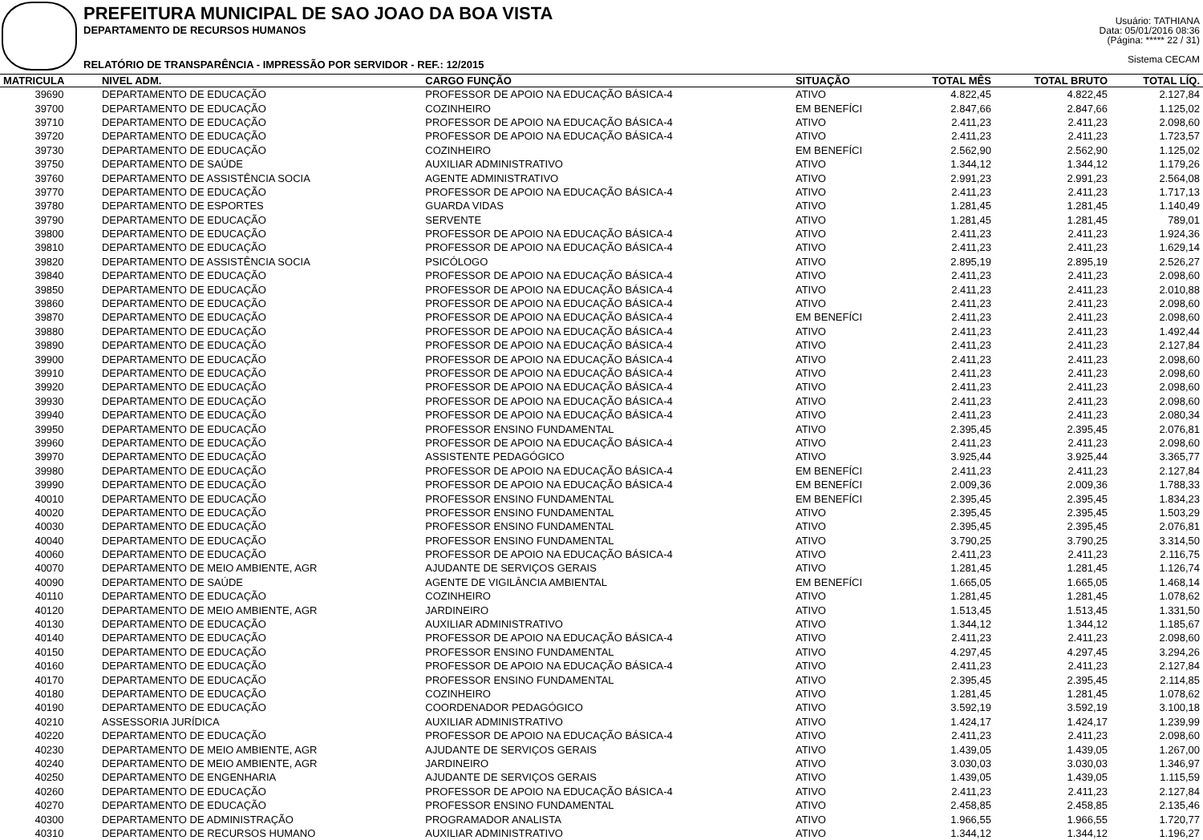PREFEITURA MUNICIPAL DE SAO JOAO DA BOA VISTA
DEPARTAMENTO DE RECURSOS HUMANOS
RELATÓRIO DE TRANSPARÊNCIA - IMPRESSÃO POR SERVIDOR - REF.: 12/2015
Usuário: TATHIANA
Data: 05/01/2016 08:36
(Página: ***** 22 / 31)
Sistema CECAM
| MATRICULA | NIVEL ADM. | CARGO FUNÇÃO | SITUAÇÃO | TOTAL MÊS | TOTAL BRUTO | TOTAL LÍQ. |
| --- | --- | --- | --- | --- | --- | --- |
| 39690 | DEPARTAMENTO DE EDUCAÇÃO | PROFESSOR DE APOIO NA EDUCAÇÃO BÁSICA-4 | ATIVO | 4.822,45 | 4.822,45 | 2.127,84 |
| 39700 | DEPARTAMENTO DE EDUCAÇÃO | COZINHEIRO | EM BENEFÍCI | 2.847,66 | 2.847,66 | 1.125,02 |
| 39710 | DEPARTAMENTO DE EDUCAÇÃO | PROFESSOR DE APOIO NA EDUCAÇÃO BÁSICA-4 | ATIVO | 2.411,23 | 2.411,23 | 2.098,60 |
| 39720 | DEPARTAMENTO DE EDUCAÇÃO | PROFESSOR DE APOIO NA EDUCAÇÃO BÁSICA-4 | ATIVO | 2.411,23 | 2.411,23 | 1.723,57 |
| 39730 | DEPARTAMENTO DE EDUCAÇÃO | COZINHEIRO | EM BENEFÍCI | 2.562,90 | 2.562,90 | 1.125,02 |
| 39750 | DEPARTAMENTO DE SAÚDE | AUXILIAR ADMINISTRATIVO | ATIVO | 1.344,12 | 1.344,12 | 1.179,26 |
| 39760 | DEPARTAMENTO DE ASSISTÊNCIA SOCIA | AGENTE ADMINISTRATIVO | ATIVO | 2.991,23 | 2.991,23 | 2.564,08 |
| 39770 | DEPARTAMENTO DE EDUCAÇÃO | PROFESSOR DE APOIO NA EDUCAÇÃO BÁSICA-4 | ATIVO | 2.411,23 | 2.411,23 | 1.717,13 |
| 39780 | DEPARTAMENTO DE ESPORTES | GUARDA VIDAS | ATIVO | 1.281,45 | 1.281,45 | 1.140,49 |
| 39790 | DEPARTAMENTO DE EDUCAÇÃO | SERVENTE | ATIVO | 1.281,45 | 1.281,45 | 789,01 |
| 39800 | DEPARTAMENTO DE EDUCAÇÃO | PROFESSOR DE APOIO NA EDUCAÇÃO BÁSICA-4 | ATIVO | 2.411,23 | 2.411,23 | 1.924,36 |
| 39810 | DEPARTAMENTO DE EDUCAÇÃO | PROFESSOR DE APOIO NA EDUCAÇÃO BÁSICA-4 | ATIVO | 2.411,23 | 2.411,23 | 1.629,14 |
| 39820 | DEPARTAMENTO DE ASSISTÊNCIA SOCIA | PSICÓLOGO | ATIVO | 2.895,19 | 2.895,19 | 2.526,27 |
| 39840 | DEPARTAMENTO DE EDUCAÇÃO | PROFESSOR DE APOIO NA EDUCAÇÃO BÁSICA-4 | ATIVO | 2.411,23 | 2.411,23 | 2.098,60 |
| 39850 | DEPARTAMENTO DE EDUCAÇÃO | PROFESSOR DE APOIO NA EDUCAÇÃO BÁSICA-4 | ATIVO | 2.411,23 | 2.411,23 | 2.010,88 |
| 39860 | DEPARTAMENTO DE EDUCAÇÃO | PROFESSOR DE APOIO NA EDUCAÇÃO BÁSICA-4 | ATIVO | 2.411,23 | 2.411,23 | 2.098,60 |
| 39870 | DEPARTAMENTO DE EDUCAÇÃO | PROFESSOR DE APOIO NA EDUCAÇÃO BÁSICA-4 | EM BENEFÍCI | 2.411,23 | 2.411,23 | 2.098,60 |
| 39880 | DEPARTAMENTO DE EDUCAÇÃO | PROFESSOR DE APOIO NA EDUCAÇÃO BÁSICA-4 | ATIVO | 2.411,23 | 2.411,23 | 1.492,44 |
| 39890 | DEPARTAMENTO DE EDUCAÇÃO | PROFESSOR DE APOIO NA EDUCAÇÃO BÁSICA-4 | ATIVO | 2.411,23 | 2.411,23 | 2.127,84 |
| 39900 | DEPARTAMENTO DE EDUCAÇÃO | PROFESSOR DE APOIO NA EDUCAÇÃO BÁSICA-4 | ATIVO | 2.411,23 | 2.411,23 | 2.098,60 |
| 39910 | DEPARTAMENTO DE EDUCAÇÃO | PROFESSOR DE APOIO NA EDUCAÇÃO BÁSICA-4 | ATIVO | 2.411,23 | 2.411,23 | 2.098,60 |
| 39920 | DEPARTAMENTO DE EDUCAÇÃO | PROFESSOR DE APOIO NA EDUCAÇÃO BÁSICA-4 | ATIVO | 2.411,23 | 2.411,23 | 2.098,60 |
| 39930 | DEPARTAMENTO DE EDUCAÇÃO | PROFESSOR DE APOIO NA EDUCAÇÃO BÁSICA-4 | ATIVO | 2.411,23 | 2.411,23 | 2.098,60 |
| 39940 | DEPARTAMENTO DE EDUCAÇÃO | PROFESSOR DE APOIO NA EDUCAÇÃO BÁSICA-4 | ATIVO | 2.411,23 | 2.411,23 | 2.080,34 |
| 39950 | DEPARTAMENTO DE EDUCAÇÃO | PROFESSOR ENSINO FUNDAMENTAL | ATIVO | 2.395,45 | 2.395,45 | 2.076,81 |
| 39960 | DEPARTAMENTO DE EDUCAÇÃO | PROFESSOR DE APOIO NA EDUCAÇÃO BÁSICA-4 | ATIVO | 2.411,23 | 2.411,23 | 2.098,60 |
| 39970 | DEPARTAMENTO DE EDUCAÇÃO | ASSISTENTE PEDAGÓGICO | ATIVO | 3.925,44 | 3.925,44 | 3.365,77 |
| 39980 | DEPARTAMENTO DE EDUCAÇÃO | PROFESSOR DE APOIO NA EDUCAÇÃO BÁSICA-4 | EM BENEFÍCI | 2.411,23 | 2.411,23 | 2.127,84 |
| 39990 | DEPARTAMENTO DE EDUCAÇÃO | PROFESSOR DE APOIO NA EDUCAÇÃO BÁSICA-4 | EM BENEFÍCI | 2.009,36 | 2.009,36 | 1.788,33 |
| 40010 | DEPARTAMENTO DE EDUCAÇÃO | PROFESSOR ENSINO FUNDAMENTAL | EM BENEFÍCI | 2.395,45 | 2.395,45 | 1.834,23 |
| 40020 | DEPARTAMENTO DE EDUCAÇÃO | PROFESSOR ENSINO FUNDAMENTAL | ATIVO | 2.395,45 | 2.395,45 | 1.503,29 |
| 40030 | DEPARTAMENTO DE EDUCAÇÃO | PROFESSOR ENSINO FUNDAMENTAL | ATIVO | 2.395,45 | 2.395,45 | 2.076,81 |
| 40040 | DEPARTAMENTO DE EDUCAÇÃO | PROFESSOR ENSINO FUNDAMENTAL | ATIVO | 3.790,25 | 3.790,25 | 3.314,50 |
| 40060 | DEPARTAMENTO DE EDUCAÇÃO | PROFESSOR DE APOIO NA EDUCAÇÃO BÁSICA-4 | ATIVO | 2.411,23 | 2.411,23 | 2.116,75 |
| 40070 | DEPARTAMENTO DE MEIO AMBIENTE, AGR | AJUDANTE DE SERVIÇOS GERAIS | ATIVO | 1.281,45 | 1.281,45 | 1.126,74 |
| 40090 | DEPARTAMENTO DE SAÚDE | AGENTE DE VIGILÂNCIA AMBIENTAL | EM BENEFÍCI | 1.665,05 | 1.665,05 | 1.468,14 |
| 40110 | DEPARTAMENTO DE EDUCAÇÃO | COZINHEIRO | ATIVO | 1.281,45 | 1.281,45 | 1.078,62 |
| 40120 | DEPARTAMENTO DE MEIO AMBIENTE, AGR | JARDINEIRO | ATIVO | 1.513,45 | 1.513,45 | 1.331,50 |
| 40130 | DEPARTAMENTO DE EDUCAÇÃO | AUXILIAR ADMINISTRATIVO | ATIVO | 1.344,12 | 1.344,12 | 1.185,67 |
| 40140 | DEPARTAMENTO DE EDUCAÇÃO | PROFESSOR DE APOIO NA EDUCAÇÃO BÁSICA-4 | ATIVO | 2.411,23 | 2.411,23 | 2.098,60 |
| 40150 | DEPARTAMENTO DE EDUCAÇÃO | PROFESSOR ENSINO FUNDAMENTAL | ATIVO | 4.297,45 | 4.297,45 | 3.294,26 |
| 40160 | DEPARTAMENTO DE EDUCAÇÃO | PROFESSOR DE APOIO NA EDUCAÇÃO BÁSICA-4 | ATIVO | 2.411,23 | 2.411,23 | 2.127,84 |
| 40170 | DEPARTAMENTO DE EDUCAÇÃO | PROFESSOR ENSINO FUNDAMENTAL | ATIVO | 2.395,45 | 2.395,45 | 2.114,85 |
| 40180 | DEPARTAMENTO DE EDUCAÇÃO | COZINHEIRO | ATIVO | 1.281,45 | 1.281,45 | 1.078,62 |
| 40190 | DEPARTAMENTO DE EDUCAÇÃO | COORDENADOR PEDAGÓGICO | ATIVO | 3.592,19 | 3.592,19 | 3.100,18 |
| 40210 | ASSESSORIA JURÍDICA | AUXILIAR ADMINISTRATIVO | ATIVO | 1.424,17 | 1.424,17 | 1.239,99 |
| 40220 | DEPARTAMENTO DE EDUCAÇÃO | PROFESSOR DE APOIO NA EDUCAÇÃO BÁSICA-4 | ATIVO | 2.411,23 | 2.411,23 | 2.098,60 |
| 40230 | DEPARTAMENTO DE MEIO AMBIENTE, AGR | AJUDANTE DE SERVIÇOS GERAIS | ATIVO | 1.439,05 | 1.439,05 | 1.267,00 |
| 40240 | DEPARTAMENTO DE MEIO AMBIENTE, AGR | JARDINEIRO | ATIVO | 3.030,03 | 3.030,03 | 1.346,97 |
| 40250 | DEPARTAMENTO DE ENGENHARIA | AJUDANTE DE SERVIÇOS GERAIS | ATIVO | 1.439,05 | 1.439,05 | 1.115,59 |
| 40260 | DEPARTAMENTO DE EDUCAÇÃO | PROFESSOR DE APOIO NA EDUCAÇÃO BÁSICA-4 | ATIVO | 2.411,23 | 2.411,23 | 2.127,84 |
| 40270 | DEPARTAMENTO DE EDUCAÇÃO | PROFESSOR ENSINO FUNDAMENTAL | ATIVO | 2.458,85 | 2.458,85 | 2.135,46 |
| 40300 | DEPARTAMENTO DE ADMINISTRAÇÃO | PROGRAMADOR ANALISTA | ATIVO | 1.966,55 | 1.966,55 | 1.720,77 |
| 40310 | DEPARTAMENTO DE RECURSOS HUMANO | AUXILIAR ADMINISTRATIVO | ATIVO | 1.344,12 | 1.344,12 | 1.196,27 |